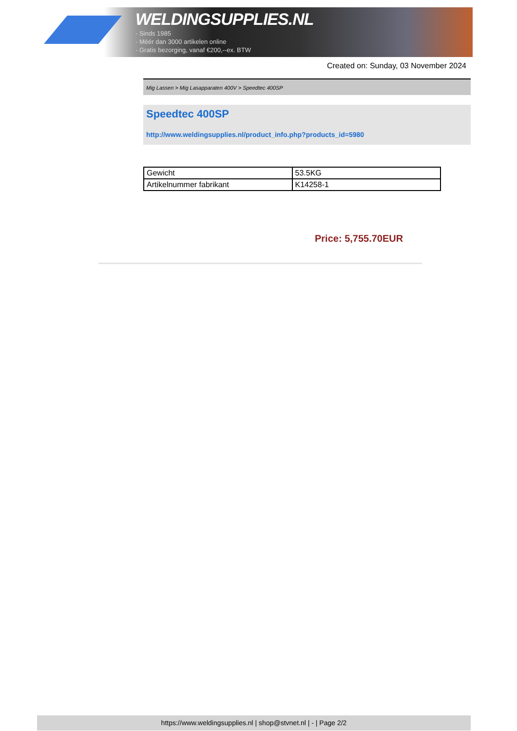WELDINGSUPPLIES.NL
- Sinds 1985
- Méér dan 3000 artikelen online
- Gratis bezorging, vanaf €200,--ex. BTW
Created on: Sunday, 03 November 2024
Mig Lassen > Mig Lasapparaten 400V > Speedtec 400SP
Speedtec 400SP
http://www.weldingsupplies.nl/product_info.php?products_id=5980
| Gewicht | 53.5KG |
| Artikelnummer fabrikant | K14258-1 |
Price: 5,755.70EUR
https://www.weldingsupplies.nl | shop@stvnet.nl | - | Page 2/2